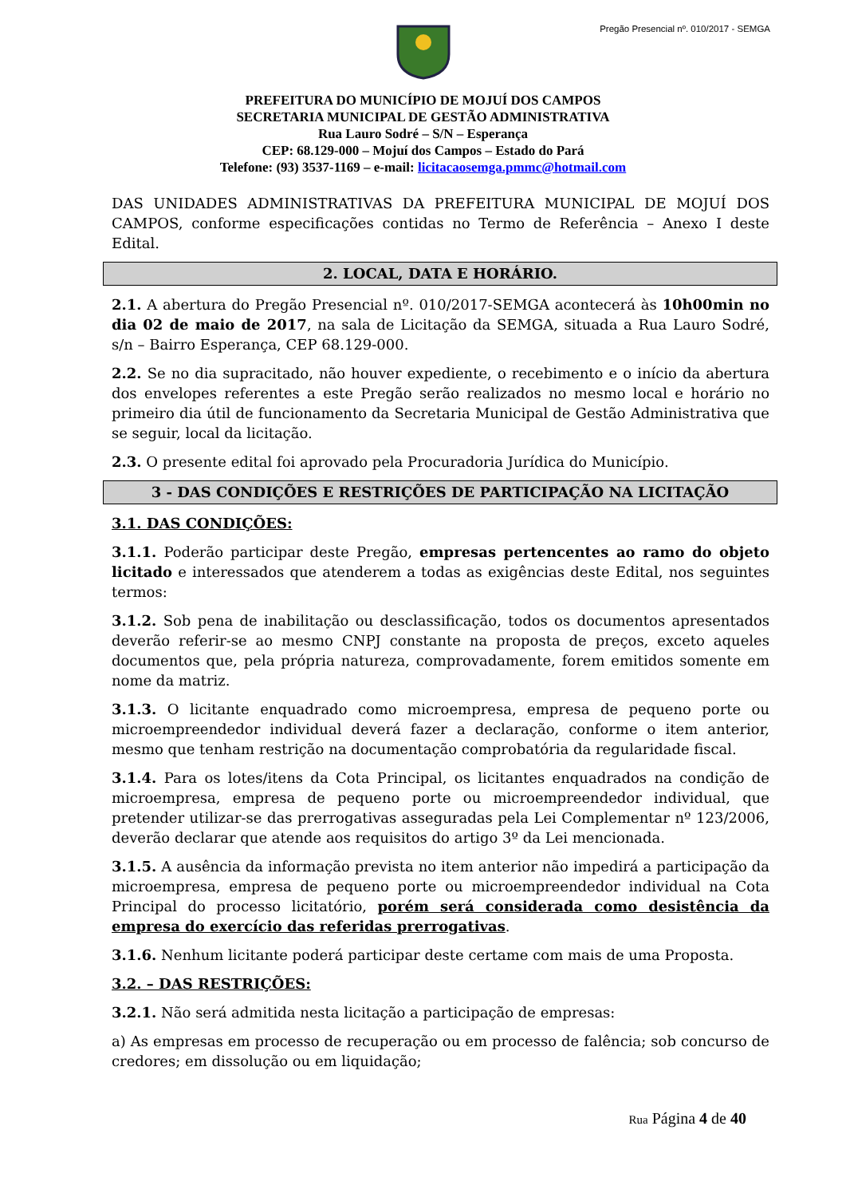Pregão Presencial nº. 010/2017 - SEMGA
PREFEITURA DO MUNICÍPIO DE MOJUÍ DOS CAMPOS
SECRETARIA MUNICIPAL DE GESTÃO ADMINISTRATIVA
Rua Lauro Sodré – S/N – Esperança
CEP: 68.129-000 – Mojuí dos Campos – Estado do Pará
Telefone: (93) 3537-1169 – e-mail: licitacaosemga.pmmc@hotmail.com
DAS UNIDADES ADMINISTRATIVAS DA PREFEITURA MUNICIPAL DE MOJUÍ DOS CAMPOS, conforme especificações contidas no Termo de Referência – Anexo I deste Edital.
2. LOCAL, DATA E HORÁRIO.
2.1. A abertura do Pregão Presencial nº. 010/2017-SEMGA acontecerá às 10h00min no dia 02 de maio de 2017, na sala de Licitação da SEMGA, situada a Rua Lauro Sodré, s/n – Bairro Esperança, CEP 68.129-000.
2.2. Se no dia supracitado, não houver expediente, o recebimento e o início da abertura dos envelopes referentes a este Pregão serão realizados no mesmo local e horário no primeiro dia útil de funcionamento da Secretaria Municipal de Gestão Administrativa que se seguir, local da licitação.
2.3. O presente edital foi aprovado pela Procuradoria Jurídica do Município.
3 - DAS CONDIÇÕES E RESTRIÇÕES DE PARTICIPAÇÃO NA LICITAÇÃO
3.1. DAS CONDIÇÕES:
3.1.1. Poderão participar deste Pregão, empresas pertencentes ao ramo do objeto licitado e interessados que atenderem a todas as exigências deste Edital, nos seguintes termos:
3.1.2. Sob pena de inabilitação ou desclassificação, todos os documentos apresentados deverão referir-se ao mesmo CNPJ constante na proposta de preços, exceto aqueles documentos que, pela própria natureza, comprovadamente, forem emitidos somente em nome da matriz.
3.1.3. O licitante enquadrado como microempresa, empresa de pequeno porte ou microempreendedor individual deverá fazer a declaração, conforme o item anterior, mesmo que tenham restrição na documentação comprobatória da regularidade fiscal.
3.1.4. Para os lotes/itens da Cota Principal, os licitantes enquadrados na condição de microempresa, empresa de pequeno porte ou microempreendedor individual, que pretender utilizar-se das prerrogativas asseguradas pela Lei Complementar nº 123/2006, deverão declarar que atende aos requisitos do artigo 3º da Lei mencionada.
3.1.5. A ausência da informação prevista no item anterior não impedirá a participação da microempresa, empresa de pequeno porte ou microempreendedor individual na Cota Principal do processo licitatório, porém será considerada como desistência da empresa do exercício das referidas prerrogativas.
3.1.6. Nenhum licitante poderá participar deste certame com mais de uma Proposta.
3.2. – DAS RESTRIÇÕES:
3.2.1. Não será admitida nesta licitação a participação de empresas:
a) As empresas em processo de recuperação ou em processo de falência; sob concurso de credores; em dissolução ou em liquidação;
Rua Página 4 de 40